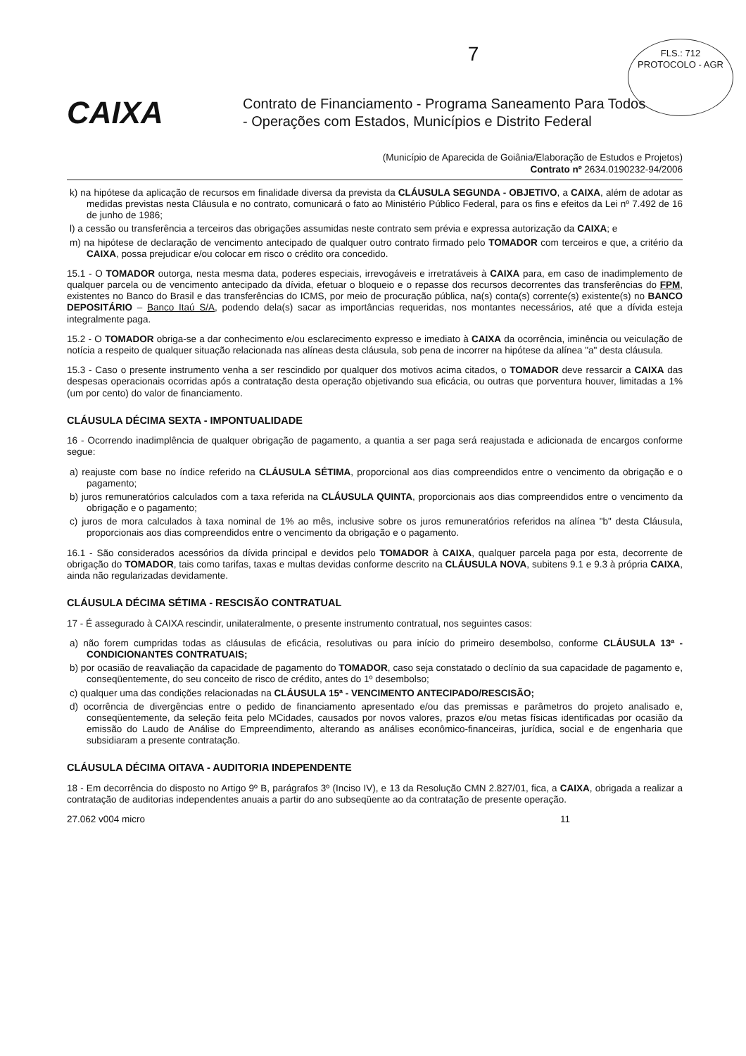FLS.: 712
PROTOCOLO - AGR
7
CAIXA
Contrato de Financiamento - Programa Saneamento Para Todos
- Operações com Estados, Municípios e Distrito Federal
(Município de Aparecida de Goiânia/Elaboração de Estudos e Projetos)
Contrato nº 2634.0190232-94/2006
k) na hipótese da aplicação de recursos em finalidade diversa da prevista da CLÁUSULA SEGUNDA - OBJETIVO, a CAIXA, além de adotar as medidas previstas nesta Cláusula e no contrato, comunicará o fato ao Ministério Público Federal, para os fins e efeitos da Lei nº 7.492 de 16 de junho de 1986;
l) a cessão ou transferência a terceiros das obrigações assumidas neste contrato sem prévia e expressa autorização da CAIXA; e
m) na hipótese de declaração de vencimento antecipado de qualquer outro contrato firmado pelo TOMADOR com terceiros e que, a critério da CAIXA, possa prejudicar e/ou colocar em risco o crédito ora concedido.
15.1 - O TOMADOR outorga, nesta mesma data, poderes especiais, irrevogáveis e irretratáveis à CAIXA para, em caso de inadimplemento de qualquer parcela ou de vencimento antecipado da dívida, efetuar o bloqueio e o repasse dos recursos decorrentes das transferências do FPM, existentes no Banco do Brasil e das transferências do ICMS, por meio de procuração pública, na(s) conta(s) corrente(s) existente(s) no BANCO DEPOSITÁRIO – Banco Itaú S/A, podendo dela(s) sacar as importâncias requeridas, nos montantes necessários, até que a dívida esteja integralmente paga.
15.2 - O TOMADOR obriga-se a dar conhecimento e/ou esclarecimento expresso e imediato à CAIXA da ocorrência, iminência ou veiculação de notícia a respeito de qualquer situação relacionada nas alíneas desta cláusula, sob pena de incorrer na hipótese da alínea "a" desta cláusula.
15.3 - Caso o presente instrumento venha a ser rescindido por qualquer dos motivos acima citados, o TOMADOR deve ressarcir a CAIXA das despesas operacionais ocorridas após a contratação desta operação objetivando sua eficácia, ou outras que porventura houver, limitadas a 1% (um por cento) do valor de financiamento.
CLÁUSULA DÉCIMA SEXTA - IMPONTUALIDADE
16 - Ocorrendo inadimplência de qualquer obrigação de pagamento, a quantia a ser paga será reajustada e adicionada de encargos conforme segue:
a) reajuste com base no índice referido na CLÁUSULA SÉTIMA, proporcional aos dias compreendidos entre o vencimento da obrigação e o pagamento;
b) juros remuneratórios calculados com a taxa referida na CLÁUSULA QUINTA, proporcionais aos dias compreendidos entre o vencimento da obrigação e o pagamento;
c) juros de mora calculados à taxa nominal de 1% ao mês, inclusive sobre os juros remuneratórios referidos na alínea "b" desta Cláusula, proporcionais aos dias compreendidos entre o vencimento da obrigação e o pagamento.
16.1 - São considerados acessórios da dívida principal e devidos pelo TOMADOR à CAIXA, qualquer parcela paga por esta, decorrente de obrigação do TOMADOR, tais como tarifas, taxas e multas devidas conforme descrito na CLÁUSULA NOVA, subitens 9.1 e 9.3 à própria CAIXA, ainda não regularizadas devidamente.
CLÁUSULA DÉCIMA SÉTIMA - RESCISÃO CONTRATUAL
17 - É assegurado à CAIXA rescindir, unilateralmente, o presente instrumento contratual, nos seguintes casos:
a) não forem cumpridas todas as cláusulas de eficácia, resolutivas ou para início do primeiro desembolso, conforme CLÁUSULA 13ª - CONDICIONANTES CONTRATUAIS;
b) por ocasião de reavaliação da capacidade de pagamento do TOMADOR, caso seja constatado o declínio da sua capacidade de pagamento e, conseqüentemente, do seu conceito de risco de crédito, antes do 1º desembolso;
c) qualquer uma das condições relacionadas na CLÁUSULA 15ª - VENCIMENTO ANTECIPADO/RESCISÃO;
d) ocorrência de divergências entre o pedido de financiamento apresentado e/ou das premissas e parâmetros do projeto analisado e, conseqüentemente, da seleção feita pelo MCidades, causados por novos valores, prazos e/ou metas físicas identificadas por ocasião da emissão do Laudo de Análise do Empreendimento, alterando as análises econômico-financeiras, jurídica, social e de engenharia que subsidiaram a presente contratação.
CLÁUSULA DÉCIMA OITAVA - AUDITORIA INDEPENDENTE
18 - Em decorrência do disposto no Artigo 9º B, parágrafos 3º (Inciso IV), e 13 da Resolução CMN 2.827/01, fica, a CAIXA, obrigada a realizar a contratação de auditorias independentes anuais a partir do ano subseqüente ao da contratação de presente operação.
27.062 v004 micro 11